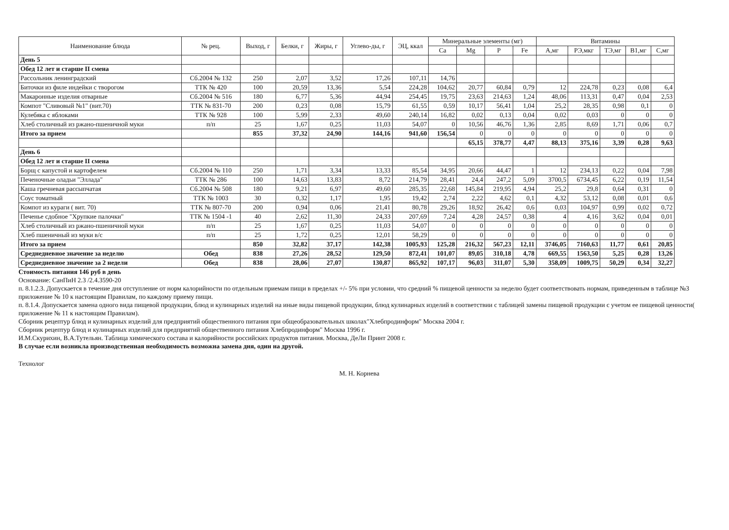| Наименование блюда | № рец. | Выход, г | Белки, г | Жиры, г | Углево-ды, г | ЭЦ, ккал | Минеральные элементы (мг) | | | | Витамины | | | | |
| --- | --- | --- | --- | --- | --- | --- | --- | --- | --- | --- | --- | --- | --- | --- | --- |
| | | | | | | | Ca | Mg | P | Fe | А,мг | РЭ,мкг | ТЭ,мг | В1,мг | С,мг |
| День 5 | | | | | | | | | | | | | | | |
| Обед 12 лет и старше II смена | | | | | | | | | | | | | | | |
| Рассольник ленинградский | Сб.2004 № 132 | 250 | 2,07 | 3,52 | 17,26 | 107,11 | 14,76 | | | | | | | | |
| Биточки из филе индейки с творогом | ТТК № 420 | 100 | 20,59 | 13,36 | 5,54 | 224,28 | 104,62 | 20,77 | 60,84 | 0,79 | 12 | 224,78 | 0,23 | 0,08 | 6,4 |
| Макаронные изделия отварные | Сб.2004 № 516 | 180 | 6,77 | 5,36 | 44,94 | 254,45 | 19,75 | 23,63 | 214,63 | 1,24 | 48,06 | 113,31 | 0,47 | 0,04 | 2,53 |
| Компот "Сливовый №1" (вит.70) | ТТК № 831-70 | 200 | 0,23 | 0,08 | 15,79 | 61,55 | 0,59 | 10,17 | 56,41 | 1,04 | 25,2 | 28,35 | 0,98 | 0,1 | 0 |
| Кулебяка с яблоками | ТТК № 928 | 100 | 5,99 | 2,33 | 49,60 | 240,14 | 16,82 | 0,02 | 0,13 | 0,04 | 0,02 | 0,03 | 0 | 0 | 0 |
| Хлеб столичный из ржано-пшеничной муки | п/п | 25 | 1,67 | 0,25 | 11,03 | 54,07 | 0 | 10,56 | 46,76 | 1,36 | 2,85 | 8,69 | 1,71 | 0,06 | 0,7 |
| Итого за прием | | 855 | 37,32 | 24,90 | 144,16 | 941,60 | 156,54 | 0 | 0 | 0 | 0 | 0 | 0 | 0 | 0 |
| | | | | | | | | 65,15 | 378,77 | 4,47 | 88,13 | 375,16 | 3,39 | 0,28 | 9,63 |
| День 6 | | | | | | | | | | | | | | | |
| Обед 12 лет и старше II смена | | | | | | | | | | | | | | | |
| Борщ с капустой и картофелем | Сб.2004 № 110 | 250 | 1,71 | 3,34 | 13,33 | 85,54 | 34,95 | 20,66 | 44,47 | 1 | 12 | 234,13 | 0,22 | 0,04 | 7,98 |
| Печеночные оладьи "Эллада" | ТТК № 286 | 100 | 14,63 | 13,83 | 8,72 | 214,79 | 28,41 | 24,4 | 247,2 | 5,09 | 3700,5 | 6734,45 | 6,22 | 0,19 | 11,54 |
| Каша гречневая рассыпчатая | Сб.2004 № 508 | 180 | 9,21 | 6,97 | 49,60 | 285,35 | 22,68 | 145,84 | 219,95 | 4,94 | 25,2 | 29,8 | 0,64 | 0,31 | 0 |
| Соус томатный | ТТК № 1003 | 30 | 0,32 | 1,17 | 1,95 | 19,42 | 2,74 | 2,22 | 4,62 | 0,1 | 4,32 | 53,12 | 0,08 | 0,01 | 0,6 |
| Компот из кураги ( вит. 70) | ТТК № 807-70 | 200 | 0,94 | 0,06 | 21,41 | 80,78 | 29,26 | 18,92 | 26,42 | 0,6 | 0,03 | 104,97 | 0,99 | 0,02 | 0,72 |
| Печенье сдобное "Хрупкие палочки" | ТТК № 1504 -1 | 40 | 2,62 | 11,30 | 24,33 | 207,69 | 7,24 | 4,28 | 24,57 | 0,38 | 4 | 4,16 | 3,62 | 0,04 | 0,01 |
| Хлеб столичный из ржано-пшеничной муки | п/п | 25 | 1,67 | 0,25 | 11,03 | 54,07 | 0 | 0 | 0 | 0 | 0 | 0 | 0 | 0 | 0 |
| Хлеб пшеничный из муки в/с | п/п | 25 | 1,72 | 0,25 | 12,01 | 58,29 | 0 | 0 | 0 | 0 | 0 | 0 | 0 | 0 | 0 |
| Итого за прием | | 850 | 32,82 | 37,17 | 142,38 | 1005,93 | 125,28 | 216,32 | 567,23 | 12,11 | 3746,05 | 7160,63 | 11,77 | 0,61 | 20,85 |
| Среднедневное значение за неделю | Обед | 838 | 27,26 | 28,52 | 129,50 | 872,41 | 101,07 | 89,05 | 310,18 | 4,78 | 669,55 | 1563,50 | 5,25 | 0,28 | 13,26 |
| Среднедневное значение за 2 недели | Обед | 838 | 28,06 | 27,07 | 130,87 | 865,92 | 107,17 | 96,03 | 311,07 | 5,30 | 358,09 | 1009,75 | 50,29 | 0,34 | 32,27 |
Стоимость питания 146 руб в день
Основание: СанПиН 2.3 /2.4.3590-20
п. 8.1.2.3. Допускается в течение дня отступление от норм калорийности по отдельным приемам пищи в пределах +/- 5% при условии, что средний % пищевой ценности за неделю будет соответствовать нормам, приведенным в таблице №3 приложение № 10 к настоящим Правилам, по каждому приему пищи.
п. 8.1.4. Допускается замена одного вида пищевой продукции, блюд и кулинарных изделий на иные виды пищевой продукции, блюд кулинарных изделий в соответствии с таблицей замены пищевой продукции с учетом ее пищевой ценности( приложение № 11 к настоящим Правилам).
Сборник рецептур блюд и кулинарных изделий для предприятий общественного питания при общеобразовательных школах"Хлебпродинформ" Москва 2004 г.
Сборник рецептур блюд и кулинарных изделий для предприятий общественного питания Хлебпродинформ" Москва 1996 г.
И.М.Скурихин, В.А.Тутельян. Таблица химического состава и калорийности российских продуктов питания. Москва, ДеЛи Принт 2008 г.
В случае если возникла производственная необходимость возможна замена дня, один на другой.
Технолог М. Н. Корнева